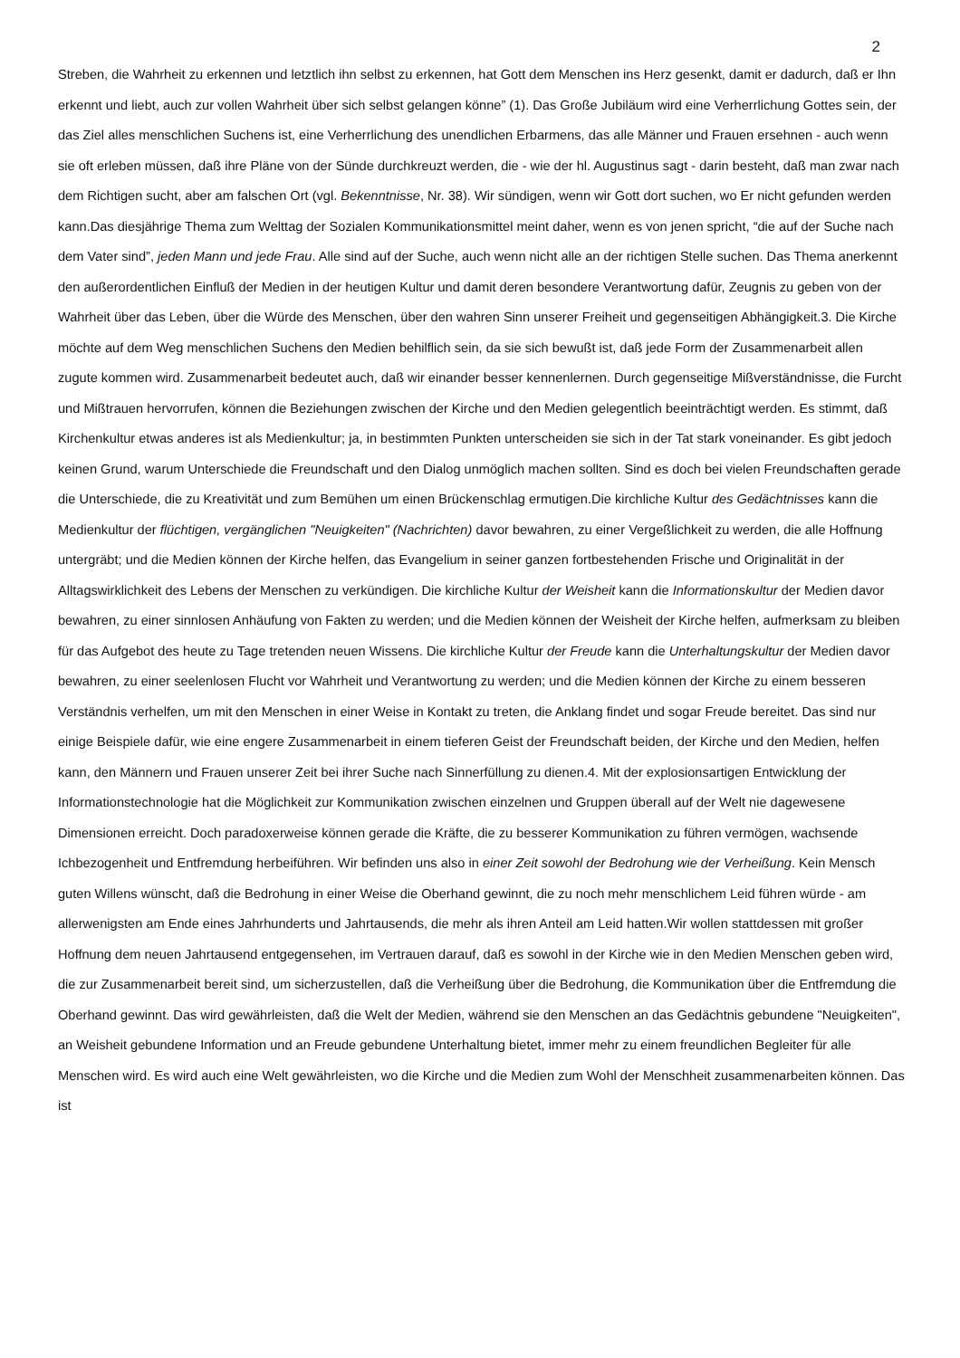2
Streben, die Wahrheit zu erkennen und letztlich ihn selbst zu erkennen, hat Gott dem Menschen ins Herz gesenkt, damit er dadurch, daß er Ihn erkennt und liebt, auch zur vollen Wahrheit über sich selbst gelangen könne” (1). Das Große Jubiläum wird eine Verherrlichung Gottes sein, der das Ziel alles menschlichen Suchens ist, eine Verherrlichung des unendlichen Erbarmens, das alle Männer und Frauen ersehnen - auch wenn sie oft erleben müssen, daß ihre Pläne von der Sünde durchkreuzt werden, die - wie der hl. Augustinus sagt - darin besteht, daß man zwar nach dem Richtigen sucht, aber am falschen Ort (vgl. Bekenntnisse, Nr. 38). Wir sündigen, wenn wir Gott dort suchen, wo Er nicht gefunden werden kann.Das diesjährige Thema zum Welttag der Sozialen Kommunikationsmittel meint daher, wenn es von jenen spricht, “die auf der Suche nach dem Vater sind”, jeden Mann und jede Frau. Alle sind auf der Suche, auch wenn nicht alle an der richtigen Stelle suchen. Das Thema anerkennt den außerordentlichen Einfluß der Medien in der heutigen Kultur und damit deren besondere Verantwortung dafür, Zeugnis zu geben von der Wahrheit über das Leben, über die Würde des Menschen, über den wahren Sinn unserer Freiheit und gegenseitigen Abhängigkeit.3. Die Kirche möchte auf dem Weg menschlichen Suchens den Medien behilflich sein, da sie sich bewußt ist, daß jede Form der Zusammenarbeit allen zugute kommen wird. Zusammenarbeit bedeutet auch, daß wir einander besser kennenlernen. Durch gegenseitige Mißverständnisse, die Furcht und Mißtrauen hervorrufen, können die Beziehungen zwischen der Kirche und den Medien gelegentlich beeinträchtigt werden. Es stimmt, daß Kirchenkultur etwas anderes ist als Medienkultur; ja, in bestimmten Punkten unterscheiden sie sich in der Tat stark voneinander. Es gibt jedoch keinen Grund, warum Unterschiede die Freundschaft und den Dialog unmöglich machen sollten. Sind es doch bei vielen Freundschaften gerade die Unterschiede, die zu Kreativität und zum Bemühen um einen Brückenschlag ermutigen.Die kirchliche Kultur des Gedächtnisses kann die Medienkultur der flüchtigen, vergänglichen "Neuigkeiten" (Nachrichten) davor bewahren, zu einer Vergeßlichkeit zu werden, die alle Hoffnung untergräbt; und die Medien können der Kirche helfen, das Evangelium in seiner ganzen fortbestehenden Frische und Originalität in der Alltagswirklichkeit des Lebens der Menschen zu verkündigen. Die kirchliche Kultur der Weisheit kann die Informationskultur der Medien davor bewahren, zu einer sinnlosen Anhäufung von Fakten zu werden; und die Medien können der Weisheit der Kirche helfen, aufmerksam zu bleiben für das Aufgebot des heute zu Tage tretenden neuen Wissens. Die kirchliche Kultur der Freude kann die Unterhaltungskultur der Medien davor bewahren, zu einer seelenlosen Flucht vor Wahrheit und Verantwortung zu werden; und die Medien können der Kirche zu einem besseren Verständnis verhelfen, um mit den Menschen in einer Weise in Kontakt zu treten, die Anklang findet und sogar Freude bereitet. Das sind nur einige Beispiele dafür, wie eine engere Zusammenarbeit in einem tieferen Geist der Freundschaft beiden, der Kirche und den Medien, helfen kann, den Männern und Frauen unserer Zeit bei ihrer Suche nach Sinnerfüllung zu dienen.4. Mit der explosionsartigen Entwicklung der Informationstechnologie hat die Möglichkeit zur Kommunikation zwischen einzelnen und Gruppen überall auf der Welt nie dagewesene Dimensionen erreicht. Doch paradoxerweise können gerade die Kräfte, die zu besserer Kommunikation zu führen vermögen, wachsende Ichbezogenheit und Entfremdung herbeiführen. Wir befinden uns also in einer Zeit sowohl der Bedrohung wie der Verheißung. Kein Mensch guten Willens wünscht, daß die Bedrohung in einer Weise die Oberhand gewinnt, die zu noch mehr menschlichem Leid führen würde - am allerwenigsten am Ende eines Jahrhunderts und Jahrtausends, die mehr als ihren Anteil am Leid hatten.Wir wollen stattdessen mit großer Hoffnung dem neuen Jahrtausend entgegensehen, im Vertrauen darauf, daß es sowohl in der Kirche wie in den Medien Menschen geben wird, die zur Zusammenarbeit bereit sind, um sicherzustellen, daß die Verheißung über die Bedrohung, die Kommunikation über die Entfremdung die Oberhand gewinnt. Das wird gewährleisten, daß die Welt der Medien, während sie den Menschen an das Gedächtnis gebundene "Neuigkeiten", an Weisheit gebundene Information und an Freude gebundene Unterhaltung bietet, immer mehr zu einem freundlichen Begleiter für alle Menschen wird. Es wird auch eine Welt gewährleisten, wo die Kirche und die Medien zum Wohl der Menschheit zusammenarbeiten können. Das ist